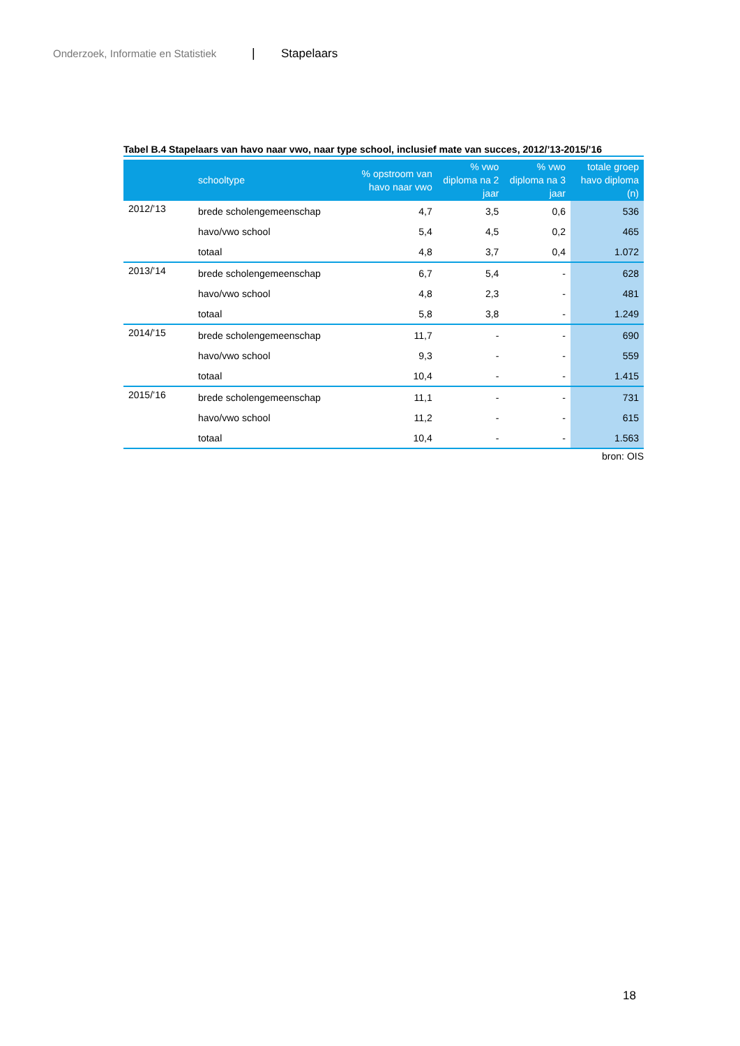Onderzoek, Informatie en Statistiek | Stapelaars
Tabel B.4 Stapelaars van havo naar vwo, naar type school, inclusief mate van succes, 2012/’13-2015/’16
| | schooltype | % opstroom van havo naar vwo | % vwo diploma na 2 jaar | % vwo diploma na 3 jaar | totale groep havo diploma (n) |
| --- | --- | --- | --- | --- | --- |
| 2012/’13 | brede scholengemeenschap | 4,7 | 3,5 | 0,6 | 536 |
| | havo/vwo school | 5,4 | 4,5 | 0,2 | 465 |
| | totaal | 4,8 | 3,7 | 0,4 | 1.072 |
| 2013/’14 | brede scholengemeenschap | 6,7 | 5,4 | - | 628 |
| | havo/vwo school | 4,8 | 2,3 | - | 481 |
| | totaal | 5,8 | 3,8 | - | 1.249 |
| 2014/’15 | brede scholengemeenschap | 11,7 | - | - | 690 |
| | havo/vwo school | 9,3 | - | - | 559 |
| | totaal | 10,4 | - | - | 1.415 |
| 2015/’16 | brede scholengemeenschap | 11,1 | - | - | 731 |
| | havo/vwo school | 11,2 | - | - | 615 |
| | totaal | 10,4 | - | - | 1.563 |
bron: OIS
18